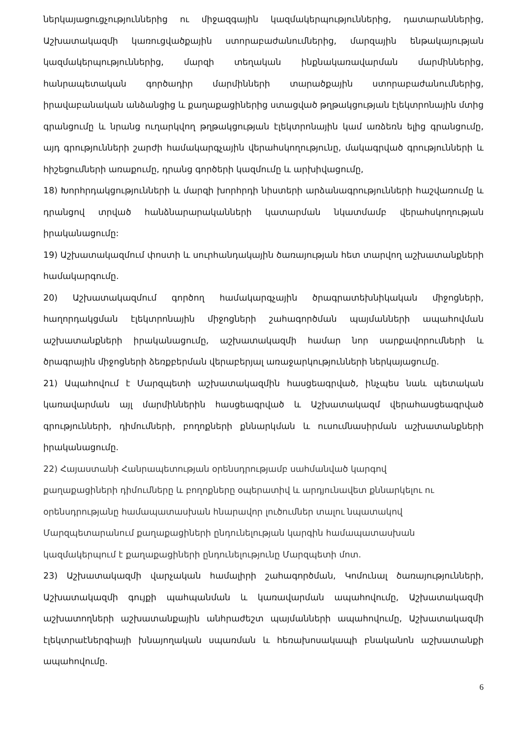ներկայացուցչություններից ու միջազգային կազմակերպություններից, դատարաններից, Աշխատակազմի կառուցվածքային ստորաբաժանումներից, մարզային ենթակայության կազմակերպություններից, մարզի տեղական ինքնակառավարման մարմիններից, հանրապետական գործադիր մարմինների տարածքային ստորաբաժանումներից, իրավաբանական անձանցից և քաղաքացիներից ստացված թղթակցության էլեկտրոնային մտից գրանցումը և նրանց ուղարկվող թղթակցության էլեկտրոնային կամ առձեռն ելից գրանցումը, այդ գրությունների շարժի համակարգչային վերահսկողությունը, մակագրված գրությունների և հիշեցումների առաքումը, դրանց գործերի կազմումը և արխիվացումը,
18) Խորհրդակցությունների և մարզի խորհրդի նիստերի արձանագրությունների հաշվառումը և դրանցով տրված հանձնարարականների կատարման նկատմամբ վերահսկողության իրականացումը:
19) Աշխատակազմում փոստի և սուրհանդակային ծառայության հետ տարվող աշխատանքների համակարգումը.
20) Աշխատակազմում գործող համակարգչային ծրագրատեխնիկական միջոցների, հաղորդակցման էլեկտրոնային միջոցների շահագործման պայմանների ապահովման աշխատանքների իրականացումը, աշխատակազմի համար նոր սարքավորումների և ծրագրային միջոցների ձեռքբերման վերաբերյալ առաջարկությունների ներկայացումը.
21) Ապահովում է Մարզպետի աշխատակազմին հասցեագրված, ինչպես նաև պետական կառավարման այլ մարմիններին հասցեագրված և Աշխատակազմ վերահասցեագրված գրությունների, դիմումների, բողոքների քննարկման և ուսումնասիրման աշխատանքների իրականացումը.
22) Հայաստանի Հանրապետության օրենսդրությամբ սահմանված կարգով
քաղաքացիների դիմումները և բողոքները օպերատիվ և արդյունավետ քննարկելու ու
օրենսդրությանը համապատասխան հնարավոր լուծումներ տալու նպատակով
Մարզպետարանում քաղաքացիների ընդունելության կարգին համապատասխան
կազմակերպում է քաղաքացիների ընդունելությունը Մարզպետի մոտ.
23) Աշխատակազմի վարչական համալիրի շահագործման, Կոմունալ ծառայությունների, Աշխատակազմի գույքի պահպանման և կառավարման ապահովումը, Աշխատակազմի աշխատողների աշխատանքային անհրաժեշտ պայմանների ապահովումը, Աշխատակազմի էլեկտրաէներգիայի խնայողական սպառման և հեռախոսակապի բնականոն աշխատանքի ապահովումը.
6